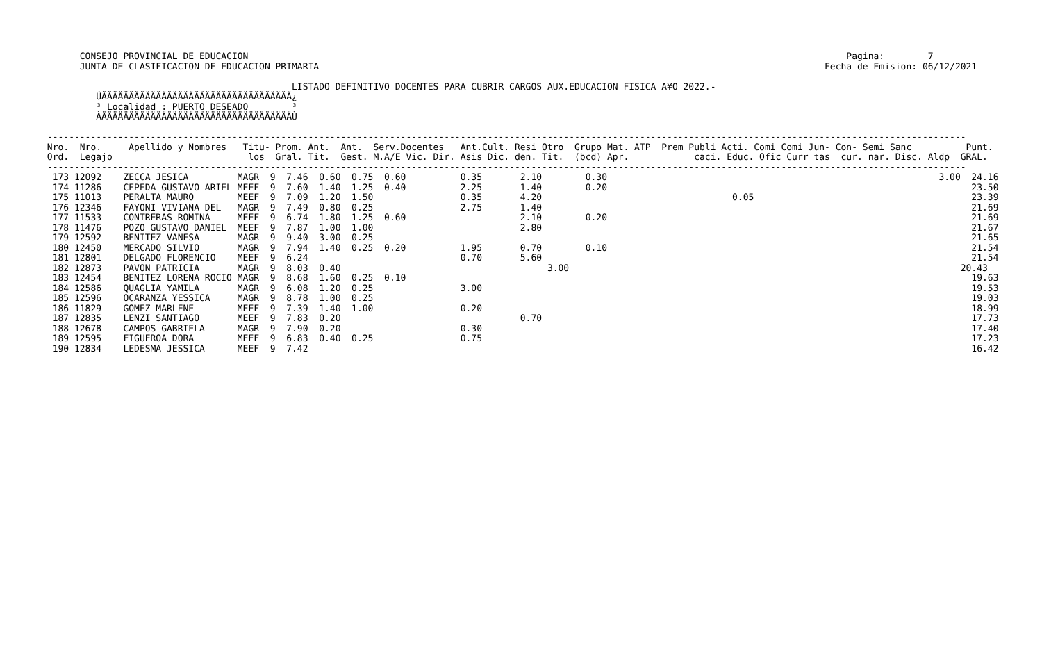CONSEJO PROVINCIAL DE EDUCACION                                                                                                              Pagina:        7
       JUNTA DE CLASIFICACION DE EDUCACION PRIMARIA                                                                                             Fecha de Emision: 06/12/2021

                                              LISTADO DEFINITIVO DOCENTES PARA CUBRIR CARGOS AUX.EDUCACION FISICA A¥O 2022.-
          ÚÄÄÄÄÄÄÄÄÄÄÄÄÄÄÄÄÄÄÄÄÄÄÄÄÄÄÄÄÄÄÄÄÄÄÄ¿
          ³ Localidad : PUERTO DESEADO        ³
          ÀÄÄÄÄÄÄÄÄÄÄÄÄÄÄÄÄÄÄÄÄÄÄÄÄÄÄÄÄÄÄÄÄÄÄÄÙ

 -------------------------------------------------------------------------------------------------------------------------------------------------------------------------
 Nro.  Nro.     Apellido y Nombres   Titu- Prom. Ant.  Ant.  Serv.Docentes   Ant.Cult. Resi Otro  Grupo Mat. ATP  Prem Publi Acti. Comi Comi Jun- Con- Semi Sanc          Punt.
 Ord.  Legajo                         los  Gral. Tit.  Gest. M.A/E Vic. Dir. Asis Dic. den. Tit.  (bcd) Apr.            caci. Educ. Ofic Curr tas  cur. nar. Disc. Aldp  GRAL.
 -------------------------------------------------------------------------------------------------------------------------------------------------------------------------
  173 12092    ZECCA JESICA         MAGR  9  7.46  0.60  0.75  0.60          0.35       2.10        0.30                                                             3.00  24.16
  174 11286    CEPEDA GUSTAVO ARIEL MEEF  9  7.60  1.40  1.25  0.40          2.25       1.40        0.20                                                                   23.50
  175 11013    PERALTA MAURO        MEEF  9  7.09  1.20  1.50                0.35       4.20                                   0.05                                        23.39
  176 12346    FAYONI VIVIANA DEL   MAGR  9  7.49  0.80  0.25                2.75       1.40                                                                               21.69
  177 11533    CONTRERAS ROMINA     MEEF  9  6.74  1.80  1.25  0.60                     2.10        0.20                                                                   21.69
  178 11476    POZO GUSTAVO DANIEL  MEEF  9  7.87  1.00  1.00                           2.80                                                                               21.67
  179 12592    BENITEZ VANESA       MAGR  9  9.40  3.00  0.25                                                                                                              21.65
  180 12450    MERCADO SILVIO       MAGR  9  7.94  1.40  0.25  0.20          1.95       0.70        0.10                                                                   21.54
  181 12801    DELGADO FLORENCIO    MEEF  9  6.24                            0.70       5.60                                                                               21.54
  182 12873    PAVON PATRICIA       MAGR  9  8.03  0.40                                      3.00                                                                        20.43
  183 12454    BENITEZ LORENA ROCIO MAGR  9  8.68  1.60  0.25  0.10                                                                                                        19.63
  184 12586    QUAGLIA YAMILA       MAGR  9  6.08  1.20  0.25                3.00                                                                                          19.53
  185 12596    OCARANZA YESSICA     MAGR  9  8.78  1.00  0.25                                                                                                              19.03
  186 11829    GOMEZ MARLENE        MEEF  9  7.39  1.40  1.00                0.20                                                                                          18.99
  187 12835    LENZI SANTIAGO       MEEF  9  7.83  0.20                                 0.70                                                                               17.73
  188 12678    CAMPOS GABRIELA      MAGR  9  7.90  0.20                      0.30                                                                                          17.40
  189 12595    FIGUEROA DORA        MEEF  9  6.83  0.40  0.25                0.75                                                                                          17.23
  190 12834    LEDESMA JESSICA      MEEF  9  7.42                                                                                                                          16.42